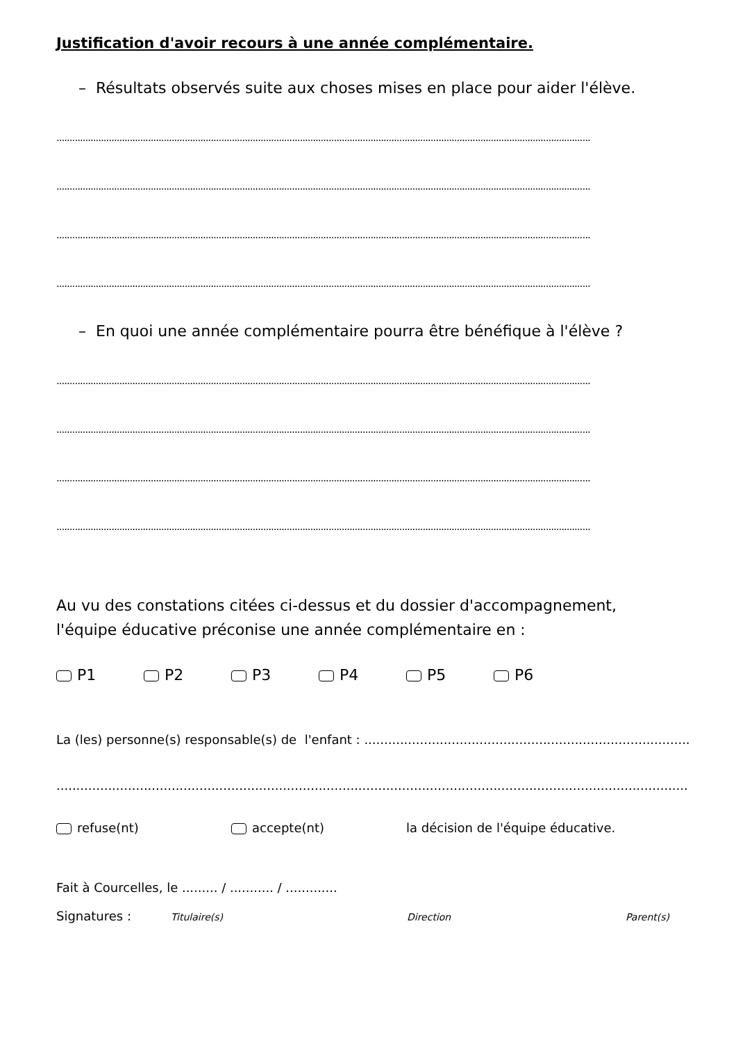Justification d'avoir recours à une année complémentaire.
– Résultats observés suite aux choses mises en place pour aider l'élève.
............................................................................................................................................................................................................
............................................................................................................................................................................................................
............................................................................................................................................................................................................
............................................................................................................................................................................................................
– En quoi une année complémentaire pourra être bénéfique à l'élève ?
............................................................................................................................................................................................................
............................................................................................................................................................................................................
............................................................................................................................................................................................................
............................................................................................................................................................................................................
Au vu des constations citées ci-dessus et du dossier d'accompagnement,
l'équipe éducative préconise une année complémentaire en :
P1 P2 P3 P4 P5 P6
La (les) personne(s) responsable(s) de l'enfant : ..................................................................................
............................................................................................................................................................................................
refuse(nt) accepte(nt) la décision de l'équipe éducative.
Fait à Courcelles, le ......... / ........... / .............
Signatures : Titulaire(s) Direction Parent(s)